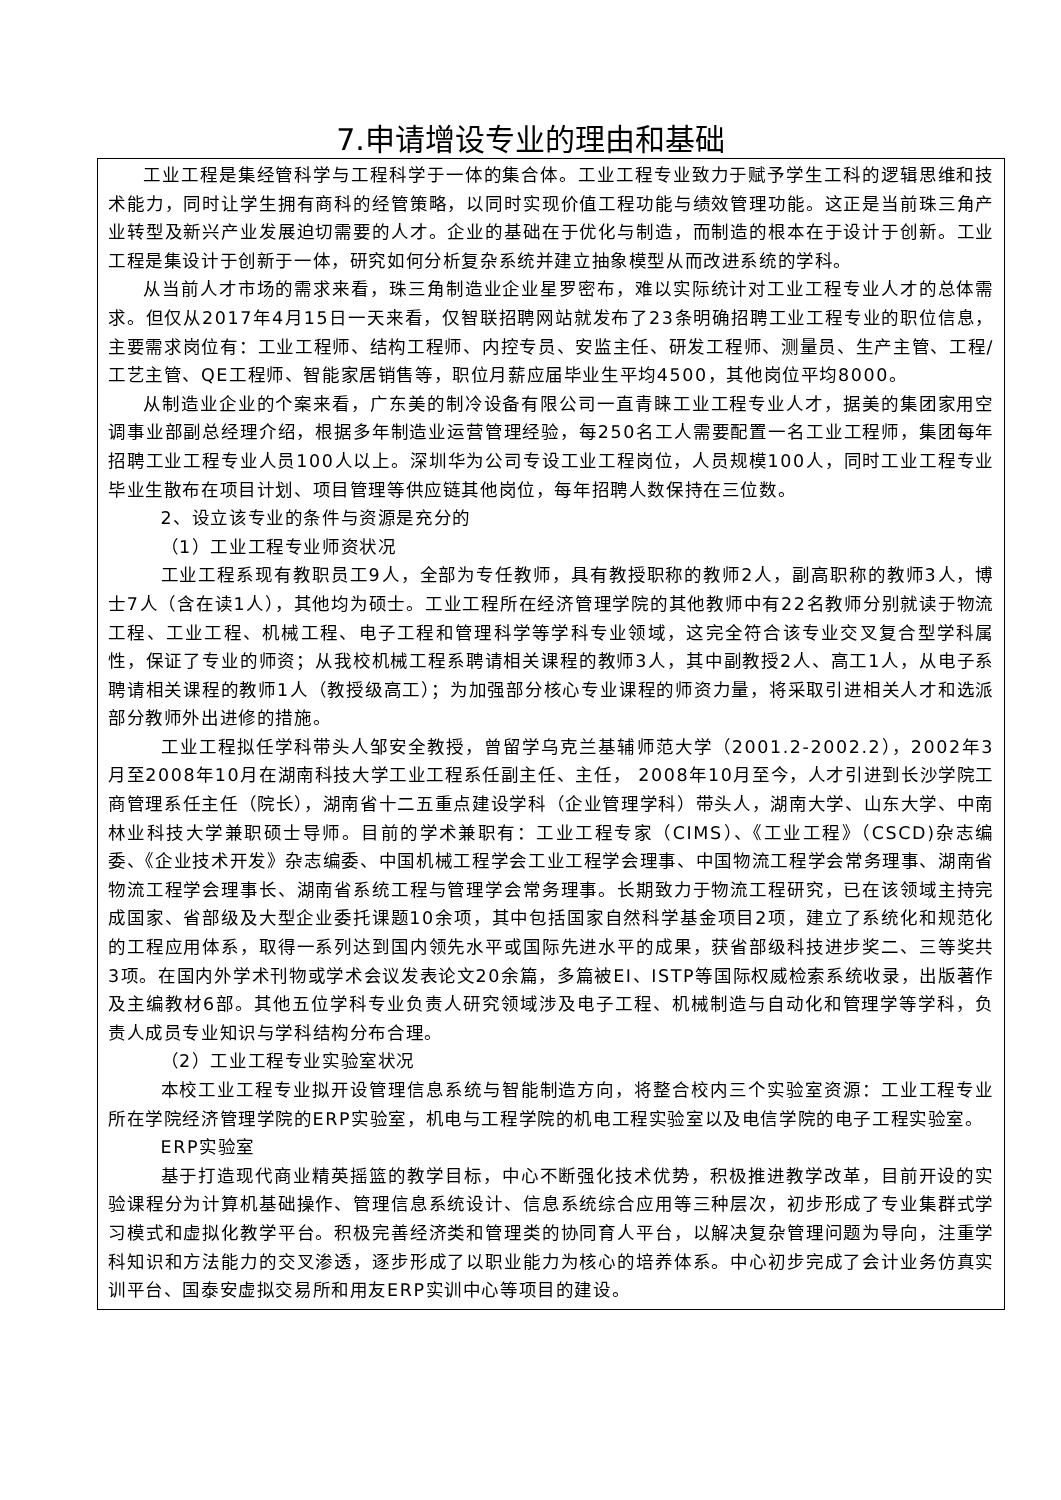7.申请增设专业的理由和基础
工业工程是集经管科学与工程科学于一体的集合体。工业工程专业致力于赋予学生工科的逻辑思维和技术能力，同时让学生拥有商科的经管策略，以同时实现价值工程功能与绩效管理功能。这正是当前珠三角产业转型及新兴产业发展迫切需要的人才。企业的基础在于优化与制造，而制造的根本在于设计于创新。工业工程是集设计于创新于一体，研究如何分析复杂系统并建立抽象模型从而改进系统的学科。
从当前人才市场的需求来看，珠三角制造业企业星罗密布，难以实际统计对工业工程专业人才的总体需求。但仅从2017年4月15日一天来看，仅智联招聘网站就发布了23条明确招聘工业工程专业的职位信息，主要需求岗位有：工业工程师、结构工程师、内控专员、安监主任、研发工程师、测量员、生产主管、工程/工艺主管、QE工程师、智能家居销售等，职位月薪应届毕业生平均4500，其他岗位平均8000。
从制造业企业的个案来看，广东美的制冷设备有限公司一直青睐工业工程专业人才，据美的集团家用空调事业部副总经理介绍，根据多年制造业运营管理经验，每250名工人需要配置一名工业工程师，集团每年招聘工业工程专业人员100人以上。深圳华为公司专设工业工程岗位，人员规模100人，同时工业工程专业毕业生散布在项目计划、项目管理等供应链其他岗位，每年招聘人数保持在三位数。
2、设立该专业的条件与资源是充分的
（1）工业工程专业师资状况
工业工程系现有教职员工9人，全部为专任教师，具有教授职称的教师2人，副高职称的教师3人，博士7人（含在读1人），其他均为硕士。工业工程所在经济管理学院的其他教师中有22名教师分别就读于物流工程、工业工程、机械工程、电子工程和管理科学等学科专业领域，这完全符合该专业交叉复合型学科属性，保证了专业的师资；从我校机械工程系聘请相关课程的教师3人，其中副教授2人、高工1人，从电子系聘请相关课程的教师1人（教授级高工）；为加强部分核心专业课程的师资力量，将采取引进相关人才和选派部分教师外出进修的措施。
工业工程拟任学科带头人邹安全教授，曾留学乌克兰基辅师范大学（2001.2-2002.2），2002年3月至2008年10月在湖南科技大学工业工程系任副主任、主任， 2008年10月至今，人才引进到长沙学院工商管理系任主任（院长），湖南省十二五重点建设学科（企业管理学科）带头人，湖南大学、山东大学、中南林业科技大学兼职硕士导师。目前的学术兼职有：工业工程专家（CIMS）、《工业工程》（CSCD)杂志编委、《企业技术开发》杂志编委、中国机械工程学会工业工程学会理事、中国物流工程学会常务理事、湖南省物流工程学会理事长、湖南省系统工程与管理学会常务理事。长期致力于物流工程研究，已在该领域主持完成国家、省部级及大型企业委托课题10余项，其中包括国家自然科学基金项目2项，建立了系统化和规范化的工程应用体系，取得一系列达到国内领先水平或国际先进水平的成果，获省部级科技进步奖二、三等奖共3项。在国内外学术刊物或学术会议发表论文20余篇，多篇被EI、ISTP等国际权威检索系统收录，出版著作及主编教材6部。其他五位学科专业负责人研究领域涉及电子工程、机械制造与自动化和管理学等学科，负责人成员专业知识与学科结构分布合理。
（2）工业工程专业实验室状况
本校工业工程专业拟开设管理信息系统与智能制造方向，将整合校内三个实验室资源：工业工程专业所在学院经济管理学院的ERP实验室，机电与工程学院的机电工程实验室以及电信学院的电子工程实验室。
ERP实验室
基于打造现代商业精英摇篮的教学目标，中心不断强化技术优势，积极推进教学改革，目前开设的实验课程分为计算机基础操作、管理信息系统设计、信息系统综合应用等三种层次，初步形成了专业集群式学习模式和虚拟化教学平台。积极完善经济类和管理类的协同育人平台，以解决复杂管理问题为导向，注重学科知识和方法能力的交叉渗透，逐步形成了以职业能力为核心的培养体系。中心初步完成了会计业务仿真实训平台、国泰安虚拟交易所和用友ERP实训中心等项目的建设。